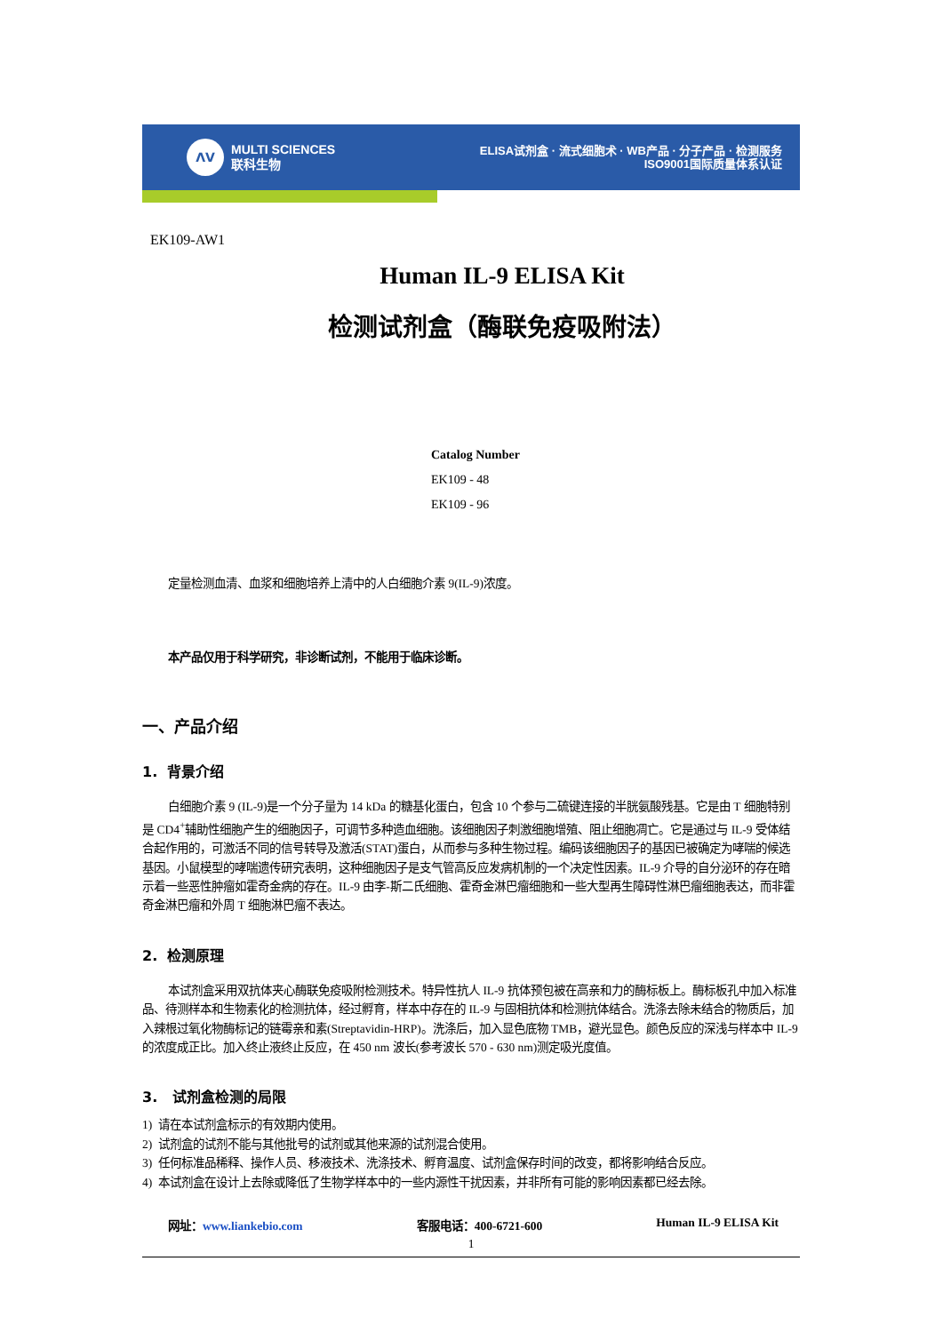ᐱᐯ
MULTI SCIENCES
联科生物
ELISA试剂盒 · 流式细胞术 · WB产品 · 分子产品 · 检测服务
ISO9001国际质量体系认证
EK109-AW1
Human IL-9 ELISA Kit
检测试剂盒（酶联免疫吸附法）
Catalog Number
EK109 - 48
EK109 - 96
定量检测血清、血浆和细胞培养上清中的人白细胞介素 9(IL-9)浓度。
本产品仅用于科学研究，非诊断试剂，不能用于临床诊断。
一、产品介绍
1. 背景介绍
白细胞介素 9 (IL-9)是一个分子量为 14 kDa 的糖基化蛋白，包含 10 个参与二硫键连接的半胱氨酸残基。它是由 T 细胞特别是 CD4<sup>+</sup>辅助性细胞产生的细胞因子，可调节多种造血细胞。该细胞因子刺激细胞增殖、阻止细胞凋亡。它是通过与 IL-9 受体结合起作用的，可激活不同的信号转导及激活(STAT)蛋白，从而参与多种生物过程。编码该细胞因子的基因已被确定为哮喘的候选基因。小鼠模型的哮喘遗传研究表明，这种细胞因子是支气管高反应发病机制的一个决定性因素。IL-9 介导的自分泌环的存在暗示着一些恶性肿瘤如霍奇金病的存在。IL-9 由李-斯二氏细胞、霍奇金淋巴瘤细胞和一些大型再生障碍性淋巴瘤细胞表达，而非霍奇金淋巴瘤和外周 T 细胞淋巴瘤不表达。
2. 检测原理
本试剂盒采用双抗体夹心酶联免疫吸附检测技术。特异性抗人 IL-9 抗体预包被在高亲和力的酶标板上。酶标板孔中加入标准品、待测样本和生物素化的检测抗体，经过孵育，样本中存在的 IL-9 与固相抗体和检测抗体结合。洗涤去除未结合的物质后，加入辣根过氧化物酶标记的链霉亲和素(Streptavidin-HRP)。洗涤后，加入显色底物 TMB，避光显色。颜色反应的深浅与样本中 IL-9 的浓度成正比。加入终止液终止反应，在 450 nm 波长(参考波长 570 - 630 nm)测定吸光度值。
3. 试剂盒检测的局限
1) 请在本试剂盒标示的有效期内使用。
2) 试剂盒的试剂不能与其他批号的试剂或其他来源的试剂混合使用。
3) 任何标准品稀释、操作人员、移液技术、洗涤技术、孵育温度、试剂盒保存时间的改变，都将影响结合反应。
4) 本试剂盒在设计上去除或降低了生物学样本中的一些内源性干扰因素，并非所有可能的影响因素都已经去除。
网址：www.liankebio.com 客服电话：400-6721-600 Human IL-9 ELISA Kit
1